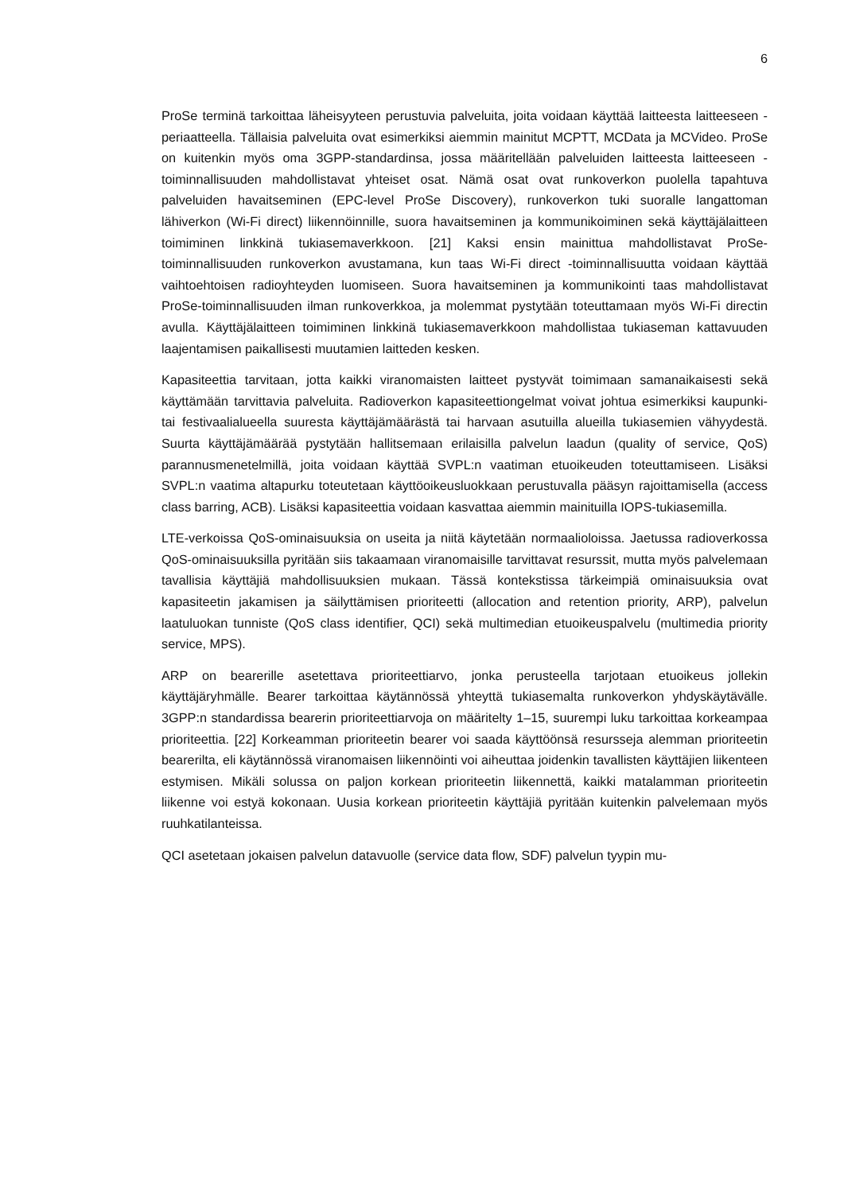6
ProSe terminä tarkoittaa läheisyyteen perustuvia palveluita, joita voidaan käyttää laitteesta laitteeseen -periaatteella. Tällaisia palveluita ovat esimerkiksi aiemmin mainitut MCPTT, MCData ja MCVideo. ProSe on kuitenkin myös oma 3GPP-standardinsa, jossa määritellään palveluiden laitteesta laitteeseen -toiminnallisuuden mahdollistavat yhteiset osat. Nämä osat ovat runkoverkon puolella tapahtuva palveluiden havaitseminen (EPC-level ProSe Discovery), runkoverkon tuki suoralle langattoman lähiverkon (Wi-Fi direct) liikennöinnille, suora havaitseminen ja kommunikoiminen sekä käyttäjälaitteen toimiminen linkkinä tukiasemaverkkoon. [21] Kaksi ensin mainittua mahdollistavat ProSe-toiminnallisuuden runkoverkon avustamana, kun taas Wi-Fi direct -toiminnallisuutta voidaan käyttää vaihtoehtoisen radioyhteyden luomiseen. Suora havaitseminen ja kommunikointi taas mahdollistavat ProSe-toiminnallisuuden ilman runkoverkkoa, ja molemmat pystytään toteuttamaan myös Wi-Fi directin avulla. Käyttäjälaitteen toimiminen linkkinä tukiasemaverkkoon mahdollistaa tukiaseman kattavuuden laajentamisen paikallisesti muutamien laitteden kesken.
Kapasiteettia tarvitaan, jotta kaikki viranomaisten laitteet pystyvät toimimaan samanaikaisesti sekä käyttämään tarvittavia palveluita. Radioverkon kapasiteettiongelmat voivat johtua esimerkiksi kaupunki- tai festivaalialueella suuresta käyttäjämäärästä tai harvaan asutuilla alueilla tukiasemien vähyydestä. Suurta käyttäjämäärää pystytään hallitsemaan erilaisilla palvelun laadun (quality of service, QoS) parannusmenetelmillä, joita voidaan käyttää SVPL:n vaatiman etuoikeuden toteuttamiseen. Lisäksi SVPL:n vaatima altapurku toteutetaan käyttöoikeusluokkaan perustuvalla pääsyn rajoittamisella (access class barring, ACB). Lisäksi kapasiteettia voidaan kasvattaa aiemmin mainituilla IOPS-tukiasemilla.
LTE-verkoissa QoS-ominaisuuksia on useita ja niitä käytetään normaalioloissa. Jaetussa radioverkossa QoS-ominaisuuksilla pyritään siis takaamaan viranomaisille tarvittavat resurssit, mutta myös palvelemaan tavallisia käyttäjiä mahdollisuuksien mukaan. Tässä kontekstissa tärkeimpiä ominaisuuksia ovat kapasiteetin jakamisen ja säilyttämisen prioriteetti (allocation and retention priority, ARP), palvelun laatuluokan tunniste (QoS class identifier, QCI) sekä multimedian etuoikeuspalvelu (multimedia priority service, MPS).
ARP on bearerille asetettava prioriteettiarvo, jonka perusteella tarjotaan etuoikeus jollekin käyttäjäryhmälle. Bearer tarkoittaa käytännössä yhteyttä tukiasemalta runkoverkon yhdyskäytävälle. 3GPP:n standardissa bearerin prioriteettiarvoja on määritelty 1–15, suurempi luku tarkoittaa korkeampaa prioriteettia. [22] Korkeamman prioriteetin bearer voi saada käyttöönsä resursseja alemman prioriteetin bearerilta, eli käytännössä viranomaisen liikennöinti voi aiheuttaa joidenkin tavallisten käyttäjien liikenteen estymisen. Mikäli solussa on paljon korkean prioriteetin liikennettä, kaikki matalamman prioriteetin liikenne voi estyä kokonaan. Uusia korkean prioriteetin käyttäjiä pyritään kuitenkin palvelemaan myös ruuhkatilanteissa.
QCI asetetaan jokaisen palvelun datavuolle (service data flow, SDF) palvelun tyypin mu-